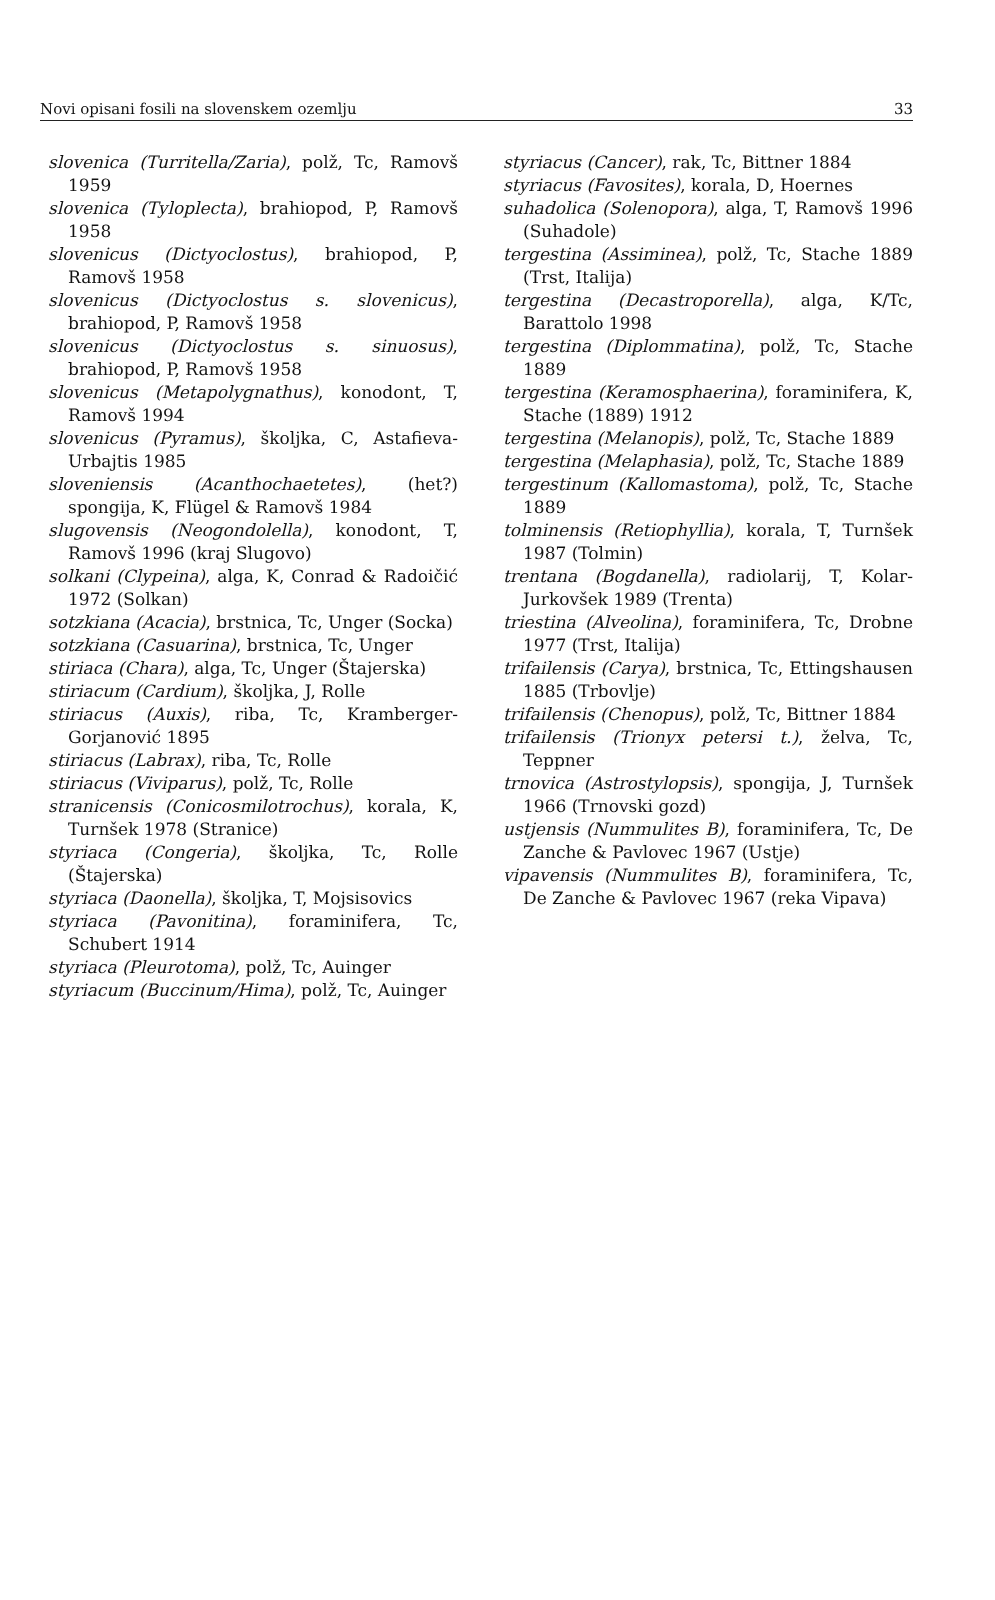Novi opisani fosili na slovenskem ozemlju 33
slovenica (Turritella/Zaria), polž, Tc, Ramovš 1959
slovenica (Tyloplecta), brahiopod, P, Ramovš 1958
slovenicus (Dictyoclostus), brahiopod, P, Ramovš 1958
slovenicus (Dictyoclostus s. slovenicus), brahiopod, P, Ramovš 1958
slovenicus (Dictyoclostus s. sinuosus), brahiopod, P, Ramovš 1958
slovenicus (Metapolygnathus), konodont, T, Ramovš 1994
slovenicus (Pyramus), školjka, C, Astafieva-Urbajtis 1985
sloveniensis (Acanthochaetetes), (het?) spongija, K, Flügel & Ramovš 1984
slugovensis (Neogondolella), konodont, T, Ramovš 1996 (kraj Slugovo)
solkani (Clypeina), alga, K, Conrad & Radoičić 1972 (Solkan)
sotzkiana (Acacia), brstnica, Tc, Unger (Socka)
sotzkiana (Casuarina), brstnica, Tc, Unger
stiriaca (Chara), alga, Tc, Unger (Štajerska)
stiriacum (Cardium), školjka, J, Rolle
stiriacus (Auxis), riba, Tc, Kramberger-Gorjanović 1895
stiriacus (Labrax), riba, Tc, Rolle
stiriacus (Viviparus), polž, Tc, Rolle
stranicensis (Conicosmilotrochus), korala, K, Turnšek 1978 (Stranice)
styriaca (Congeria), školjka, Tc, Rolle (Štajerska)
styriaca (Daonella), školjka, T, Mojsisovics
styriaca (Pavonitina), foraminifera, Tc, Schubert 1914
styriaca (Pleurotoma), polž, Tc, Auinger
styriacum (Buccinum/Hima), polž, Tc, Auinger
styriacus (Cancer), rak, Tc, Bittner 1884
styriacus (Favosites), korala, D, Hoernes
suhadolica (Solenopora), alga, T, Ramovš 1996 (Suhadole)
tergestina (Assiminea), polž, Tc, Stache 1889 (Trst, Italija)
tergestina (Decastroporella), alga, K/Tc, Barattolo 1998
tergestina (Diplommatina), polž, Tc, Stache 1889
tergestina (Keramosphaerina), foraminifera, K, Stache (1889) 1912
tergestina (Melanopis), polž, Tc, Stache 1889
tergestina (Melaphasia), polž, Tc, Stache 1889
tergestinum (Kallomastoma), polž, Tc, Stache 1889
tolminensis (Retiophyllia), korala, T, Turnšek 1987 (Tolmin)
trentana (Bogdanella), radiolarij, T, Kolar-Jurkovšek 1989 (Trenta)
triestina (Alveolina), foraminifera, Tc, Drobne 1977 (Trst, Italija)
trifailensis (Carya), brstnica, Tc, Ettingshausen 1885 (Trbovlje)
trifailensis (Chenopus), polž, Tc, Bittner 1884
trifailensis (Trionyx petersi t.), želva, Tc, Teppner
trnovica (Astrostylopsis), spongija, J, Turnšek 1966 (Trnovski gozd)
ustjensis (Nummulites B), foraminifera, Tc, De Zanche & Pavlovec 1967 (Ustje)
vipavensis (Nummulites B), foraminifera, Tc, De Zanche & Pavlovec 1967 (reka Vipava)